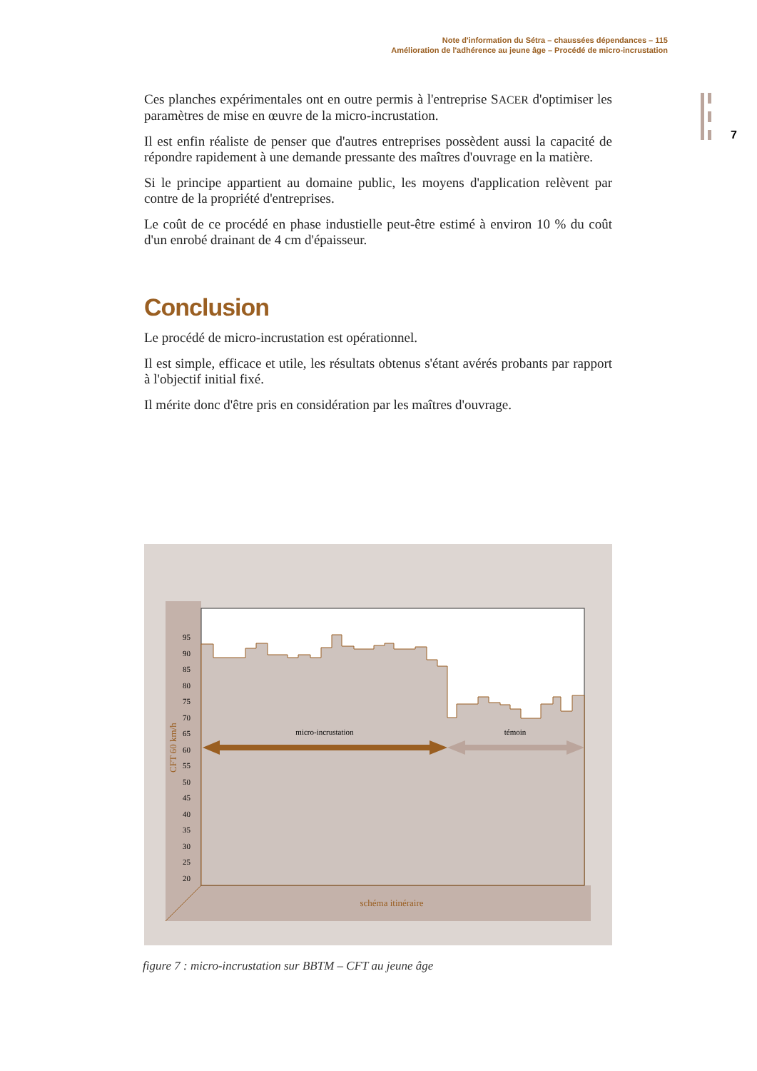Note d'information du Sétra – chaussées dépendances – 115
Amélioration de l'adhérence au jeune âge – Procédé de micro-incrustation
7
Ces planches expérimentales ont en outre permis à l'entreprise SACER d'optimiser les paramètres de mise en œuvre de la micro-incrustation.
Il est enfin réaliste de penser que d'autres entreprises possèdent aussi la capacité de répondre rapidement à une demande pressante des maîtres d'ouvrage en la matière.
Si le principe appartient au domaine public, les moyens d'application relèvent par contre de la propriété d'entreprises.
Le coût de ce procédé en phase industielle peut-être estimé à environ 10 % du coût d'un enrobé drainant de 4 cm d'épaisseur.
Conclusion
Le procédé de micro-incrustation est opérationnel.
Il est simple, efficace et utile, les résultats obtenus s'étant avérés probants par rapport à l'objectif initial fixé.
Il mérite donc d'être pris en considération par les maîtres d'ouvrage.
95
90
85
80
75
70
65
60
55
50
45
40
35
30
25
20
CFT 60 km/h
micro-incrustation
témoin
schéma itinéraire
figure 7 : micro-incrustation sur BBTM – CFT au jeune âge